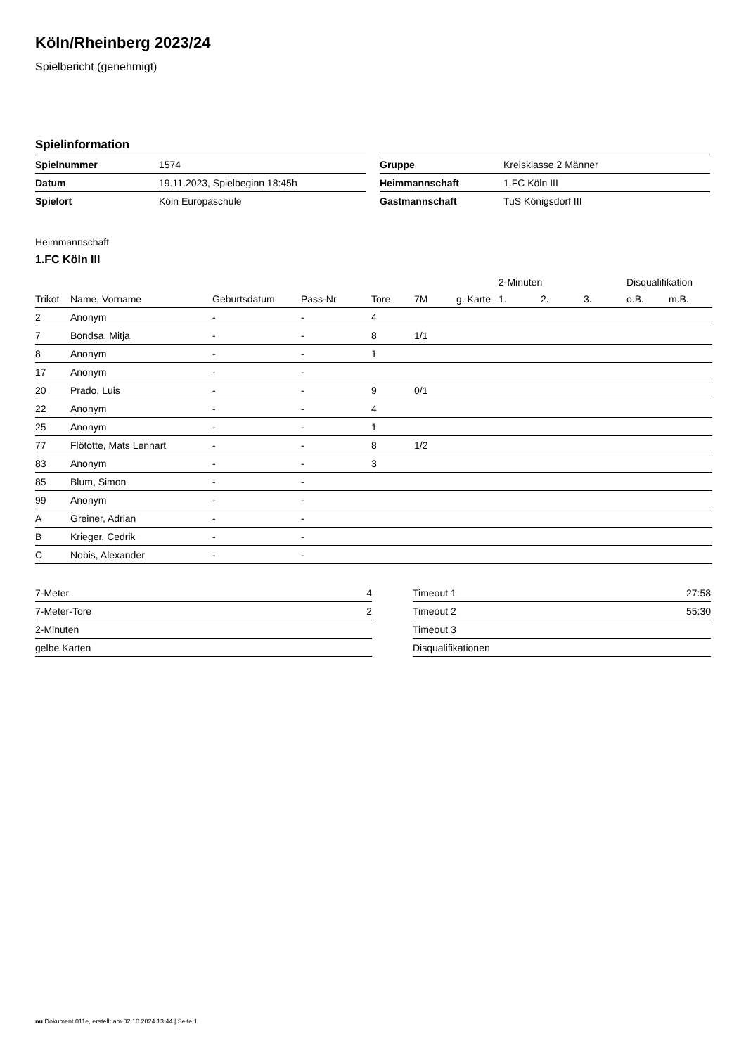Köln/Rheinberg 2023/24
Spielbericht (genehmigt)
Spielinformation
| Spielnummer | 1574 |
| Datum | 19.11.2023, Spielbeginn 18:45h |
| Spielort | Köln Europaschule |
| Gruppe | Kreisklasse 2 Männer |
| Heimmannschaft | 1.FC Köln III |
| Gastmannschaft | TuS Königsdorf III |
Heimmannschaft
1.FC Köln III
| | | | | | | | 2-Minuten | | | Disqualifikation | |
| --- | --- | --- | --- | --- | --- | --- | --- | --- | --- | --- | --- |
| Trikot | Name, Vorname | Geburtsdatum | Pass-Nr | Tore | 7M | g. Karte | 1. | 2. | 3. | o.B. | m.B. |
| 2 | Anonym | - | - | 4 | | | | | | | |
| 7 | Bondsa, Mitja | - | - | 8 | 1/1 | | | | | | |
| 8 | Anonym | - | - | 1 | | | | | | | |
| 17 | Anonym | - | - | | | | | | | | |
| 20 | Prado, Luis | - | - | 9 | 0/1 | | | | | | |
| 22 | Anonym | - | - | 4 | | | | | | | |
| 25 | Anonym | - | - | 1 | | | | | | | |
| 77 | Flötotte, Mats Lennart | - | - | 8 | 1/2 | | | | | | |
| 83 | Anonym | - | - | 3 | | | | | | | |
| 85 | Blum, Simon | - | - | | | | | | | | |
| 99 | Anonym | - | - | | | | | | | | |
| A | Greiner, Adrian | - | - | | | | | | | | |
| B | Krieger, Cedrik | - | - | | | | | | | | |
| C | Nobis, Alexander | - | - | | | | | | | | |
| 7-Meter | 4 |
| 7-Meter-Tore | 2 |
| 2-Minuten | |
| gelbe Karten | |
| Timeout 1 | 27:58 |
| Timeout 2 | 55:30 |
| Timeout 3 | |
| Disqualifikationen | |
nu.Dokument 011e, erstellt am 02.10.2024 13:44 | Seite 1